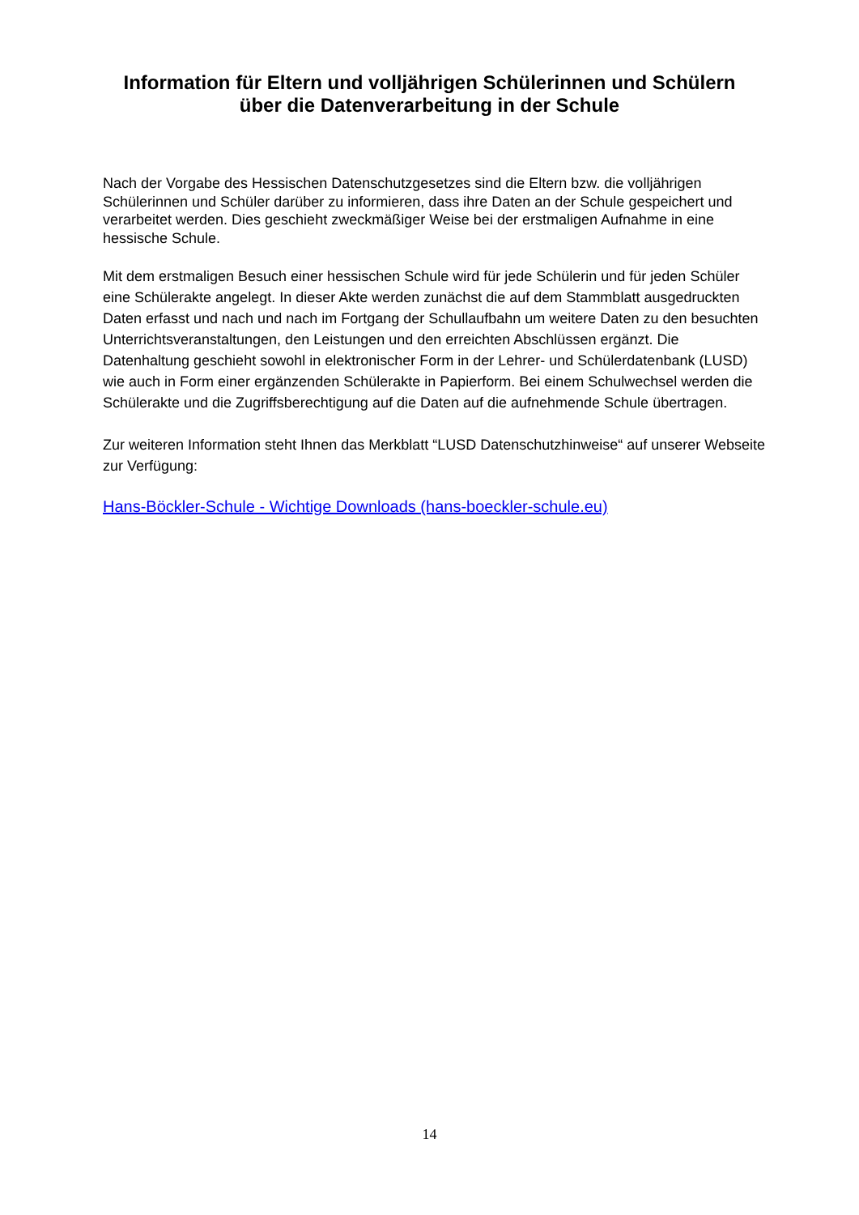Information für Eltern und volljährigen Schülerinnen und Schülern
über die Datenverarbeitung in der Schule
Nach der Vorgabe des Hessischen Datenschutzgesetzes sind die Eltern bzw. die volljährigen Schülerinnen und Schüler darüber zu informieren, dass ihre Daten an der Schule gespeichert und verarbeitet werden. Dies geschieht zweckmäßiger Weise bei der erstmaligen Aufnahme in eine hessische Schule.
Mit dem erstmaligen Besuch einer hessischen Schule wird für jede Schülerin und für jeden Schüler eine Schülerakte angelegt. In dieser Akte werden zunächst die auf dem Stammblatt ausgedruckten Daten erfasst und nach und nach im Fortgang der Schullaufbahn um weitere Daten zu den besuchten Unterrichtsveranstaltungen, den Leistungen und den erreichten Abschlüssen ergänzt. Die Datenhaltung geschieht sowohl in elektronischer Form in der Lehrer- und Schülerdatenbank (LUSD) wie auch in Form einer ergänzenden Schülerakte in Papierform. Bei einem Schulwechsel werden die Schülerakte und die Zugriffsberechtigung auf die Daten auf die aufnehmende Schule übertragen.
Zur weiteren Information steht Ihnen das Merkblatt “LUSD Datenschutzhinweise“ auf unserer Webseite zur Verfügung:
Hans-Böckler-Schule - Wichtige Downloads (hans-boeckler-schule.eu)
14